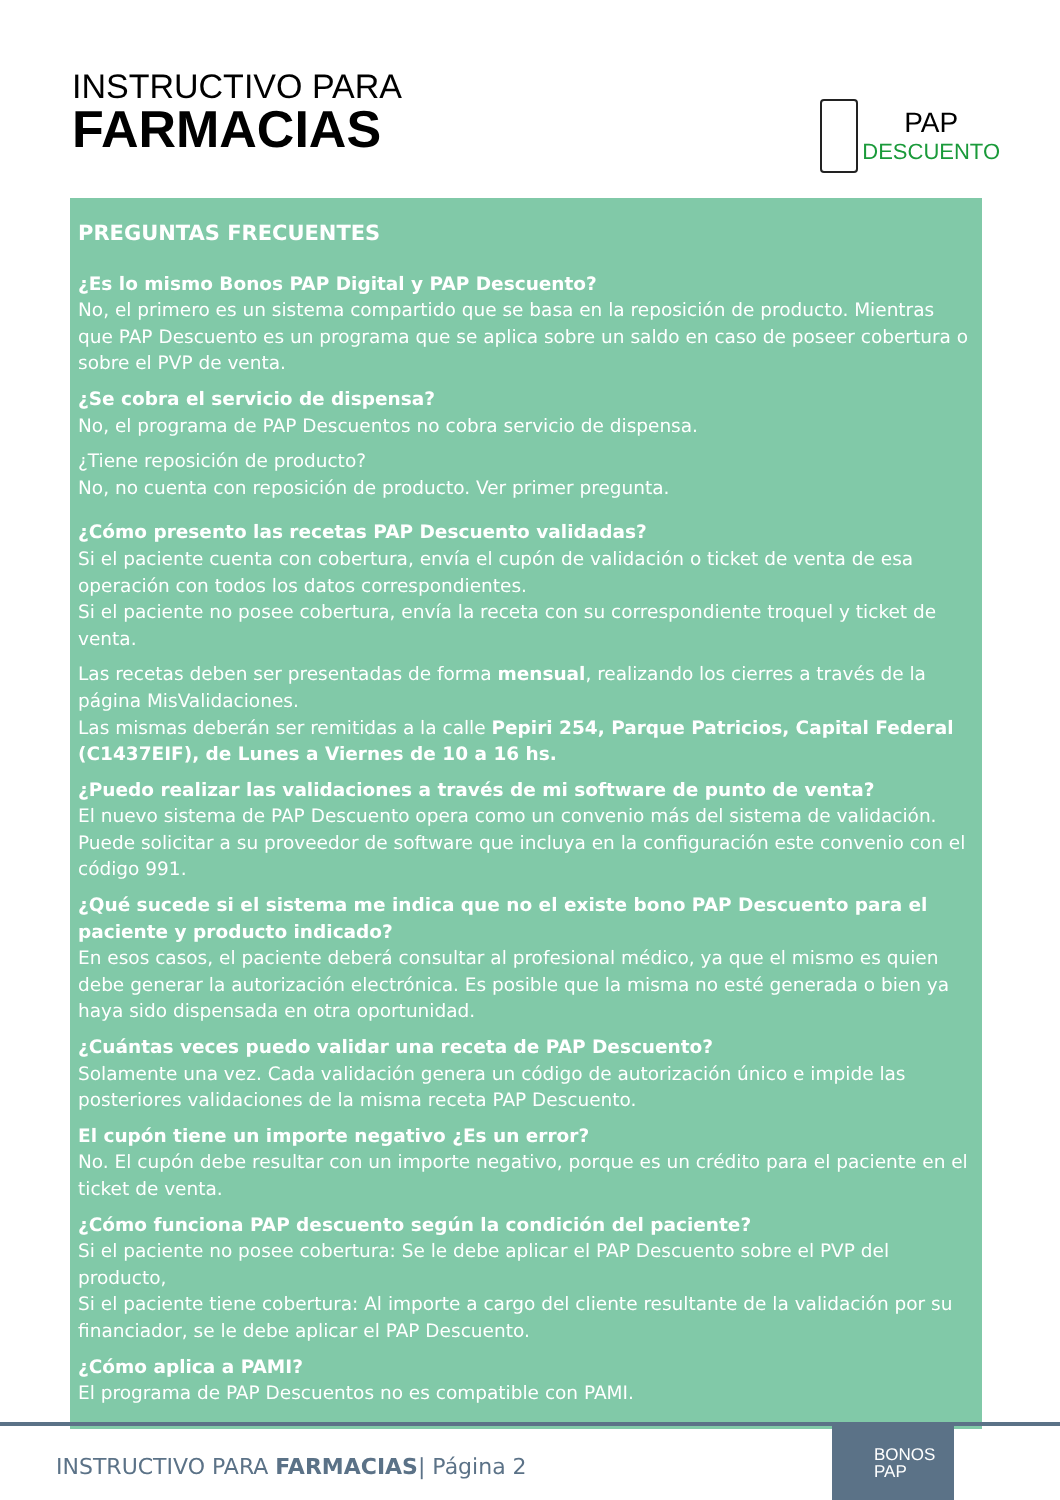INSTRUCTIVO PARA
FARMACIAS
PAP
DESCUENTO
PREGUNTAS FRECUENTES
¿Es lo mismo Bonos PAP Digital y PAP Descuento?
No, el primero es un sistema compartido que se basa en la reposición de producto. Mientras que PAP Descuento es un programa que se aplica sobre un saldo en caso de poseer cobertura o sobre el PVP de venta.
¿Se cobra el servicio de dispensa?
No, el programa de PAP Descuentos no cobra servicio de dispensa.
¿Tiene reposición de producto?
No, no cuenta con reposición de producto. Ver primer pregunta.
¿Cómo presento las recetas PAP Descuento validadas?
Si el paciente cuenta con cobertura, envía el cupón de validación o ticket de venta de esa operación con todos los datos correspondientes.
Si el paciente no posee cobertura, envía la receta con su correspondiente troquel y ticket de venta.
Las recetas deben ser presentadas de forma mensual, realizando los cierres a través de la página MisValidaciones.
Las mismas deberán ser remitidas a la calle Pepiri 254, Parque Patricios, Capital Federal (C1437EIF), de Lunes a Viernes de 10 a 16 hs.
¿Puedo realizar las validaciones a través de mi software de punto de venta?
El nuevo sistema de PAP Descuento opera como un convenio más del sistema de validación. Puede solicitar a su proveedor de software que incluya en la configuración este convenio con el código 991.
¿Qué sucede si el sistema me indica que no el existe bono PAP Descuento para el paciente y producto indicado?
En esos casos, el paciente deberá consultar al profesional médico, ya que el mismo es quien debe generar la autorización electrónica. Es posible que la misma no esté generada o bien ya haya sido dispensada en otra oportunidad.
¿Cuántas veces puedo validar una receta de PAP Descuento?
Solamente una vez. Cada validación genera un código de autorización único e impide las posteriores validaciones de la misma receta PAP Descuento.
El cupón tiene un importe negativo ¿Es un error?
No. El cupón debe resultar con un importe negativo, porque es un crédito para el paciente en el ticket de venta.
¿Cómo funciona PAP descuento según la condición del paciente?
Si el paciente no posee cobertura: Se le debe aplicar el PAP Descuento sobre el PVP del producto,
Si el paciente tiene cobertura: Al importe a cargo del cliente resultante de la validación por su financiador, se le debe aplicar el PAP Descuento.
¿Cómo aplica a PAMI?
El programa de PAP Descuentos no es compatible con PAMI.
INSTRUCTIVO PARA FARMACIAS| Página 2
BONOS
PAP